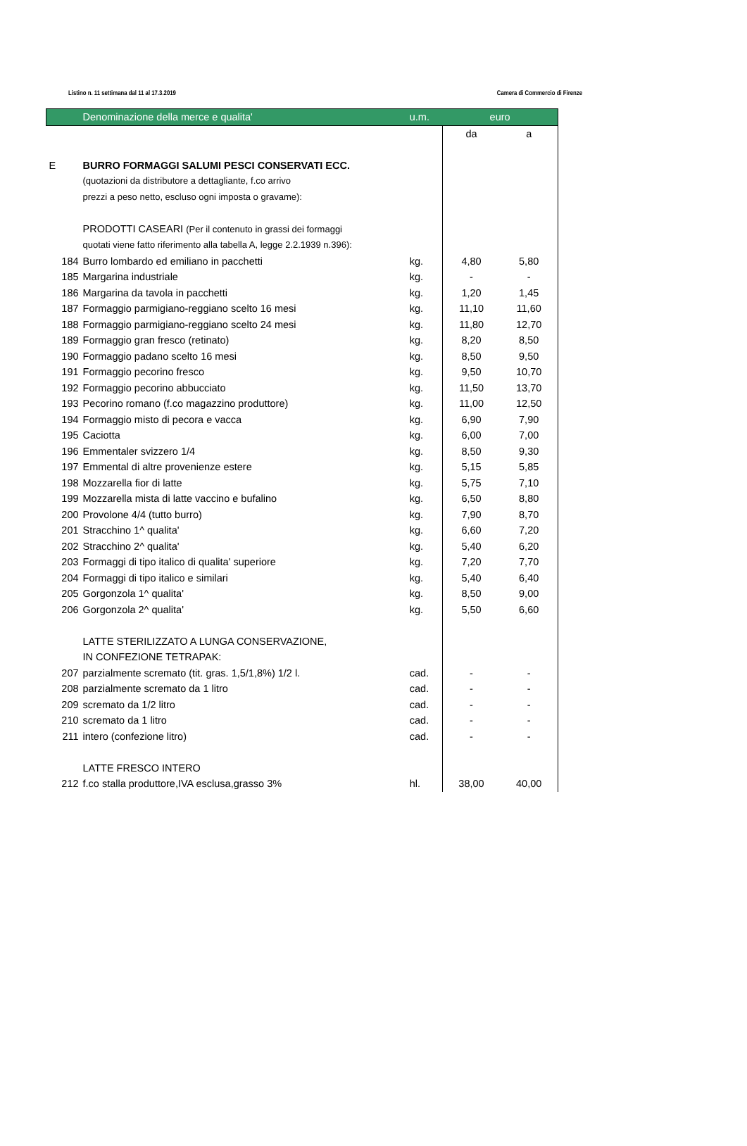Listino n. 11 settimana dal 11 al 17.3.2019 Camera di Commercio di Firenze
| | Denominazione della merce e qualita' | u.m. | euro | |
| --- | --- | --- | --- | --- |
| | | | da | a |
| E | BURRO FORMAGGI SALUMI PESCI CONSERVATI ECC. | | | |
| | (quotazioni da distributore a dettagliante, f.co arrivo | | | |
| | prezzi a peso netto, escluso ogni imposta o gravame): | | | |
| | PRODOTTI CASEARI (Per il contenuto in grassi dei formaggi | | | |
| | quotati viene fatto riferimento alla tabella A, legge 2.2.1939 n.396): | | | |
| 184 | Burro lombardo ed emiliano in pacchetti | kg. | 4,80 | 5,80 |
| 185 | Margarina industriale | kg. | - | - |
| 186 | Margarina da tavola in pacchetti | kg. | 1,20 | 1,45 |
| 187 | Formaggio parmigiano-reggiano scelto 16 mesi | kg. | 11,10 | 11,60 |
| 188 | Formaggio parmigiano-reggiano scelto 24 mesi | kg. | 11,80 | 12,70 |
| 189 | Formaggio gran fresco (retinato) | kg. | 8,20 | 8,50 |
| 190 | Formaggio padano scelto 16 mesi | kg. | 8,50 | 9,50 |
| 191 | Formaggio pecorino fresco | kg. | 9,50 | 10,70 |
| 192 | Formaggio pecorino abbucciato | kg. | 11,50 | 13,70 |
| 193 | Pecorino romano (f.co magazzino produttore) | kg. | 11,00 | 12,50 |
| 194 | Formaggio misto di pecora e vacca | kg. | 6,90 | 7,90 |
| 195 | Caciotta | kg. | 6,00 | 7,00 |
| 196 | Emmentaler svizzero 1/4 | kg. | 8,50 | 9,30 |
| 197 | Emmental di altre provenienze estere | kg. | 5,15 | 5,85 |
| 198 | Mozzarella fior di latte | kg. | 5,75 | 7,10 |
| 199 | Mozzarella mista di latte vaccino e bufalino | kg. | 6,50 | 8,80 |
| 200 | Provolone 4/4 (tutto burro) | kg. | 7,90 | 8,70 |
| 201 | Stracchino 1^ qualita' | kg. | 6,60 | 7,20 |
| 202 | Stracchino 2^ qualita' | kg. | 5,40 | 6,20 |
| 203 | Formaggi di tipo italico di qualita' superiore | kg. | 7,20 | 7,70 |
| 204 | Formaggi di tipo italico e similari | kg. | 5,40 | 6,40 |
| 205 | Gorgonzola 1^ qualita' | kg. | 8,50 | 9,00 |
| 206 | Gorgonzola 2^ qualita' | kg. | 5,50 | 6,60 |
| | LATTE STERILIZZATO A LUNGA CONSERVAZIONE, | | | |
| | IN CONFEZIONE TETRAPAK: | | | |
| 207 | parzialmente scremato (tit. gras. 1,5/1,8%) 1/2 l. | cad. | - | - |
| 208 | parzialmente scremato da 1 litro | cad. | - | - |
| 209 | scremato da 1/2 litro | cad. | - | - |
| 210 | scremato da 1 litro | cad. | - | - |
| 211 | intero (confezione litro) | cad. | - | - |
| | LATTE FRESCO INTERO | | | |
| 212 | f.co stalla produttore,IVA esclusa,grasso 3% | hl. | 38,00 | 40,00 |